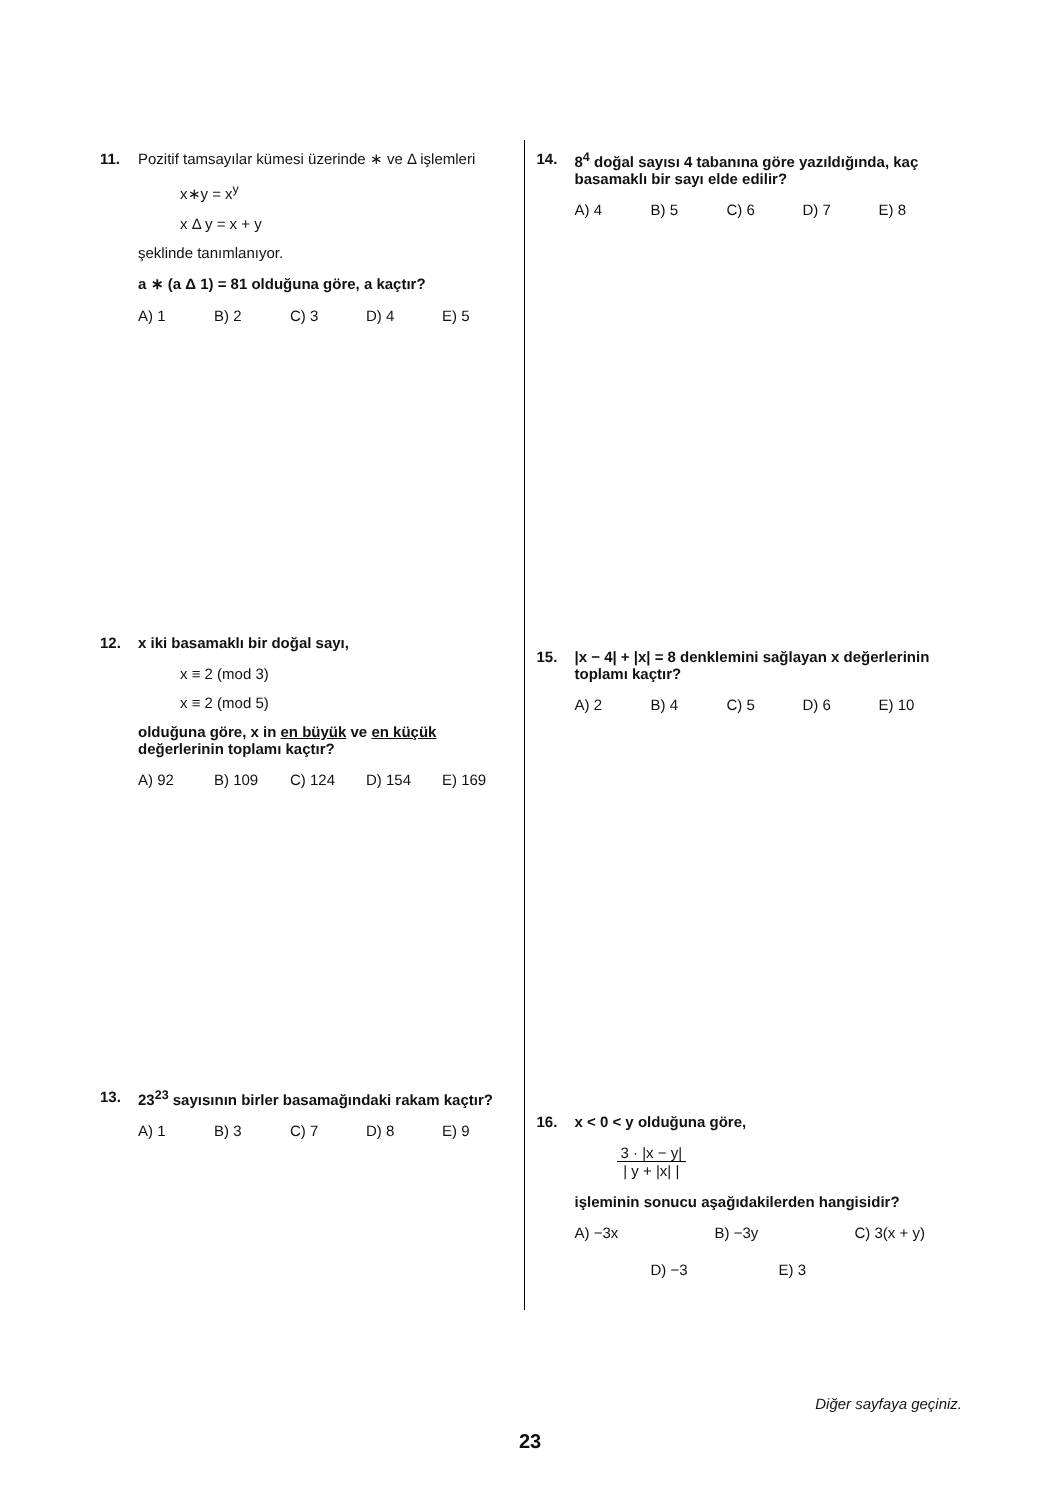11. Pozitif tamsayılar kümesi üzerinde ∗ ve Δ işlemleri
x∗y = x<sup>y</sup>
x Δ y = x + y
şeklinde tanımlanıyor.
a ∗ (a Δ 1) = 81 olduğuna göre, a kaçtır?
A) 1 B) 2 C) 3 D) 4 E) 5
12. x iki basamaklı bir doğal sayı,
x ≡ 2 (mod 3)
x ≡ 2 (mod 5)
olduğuna göre, x in en büyük ve en küçük değerlerinin toplamı kaçtır?
A) 92 B) 109 C) 124 D) 154 E) 169
13. 23<sup>23</sup> sayısının birler basamağındaki rakam kaçtır?
A) 1 B) 3 C) 7 D) 8 E) 9
14. 8<sup>4</sup> doğal sayısı 4 tabanına göre yazıldığında, kaç basamaklı bir sayı elde edilir?
A) 4 B) 5 C) 6 D) 7 E) 8
15. |x − 4| + |x| = 8 denklemini sağlayan x değerlerinin toplamı kaçtır?
A) 2 B) 4 C) 5 D) 6 E) 10
16. x < 0 < y olduğuna göre,
3 · |x − y|
| y + |x| |
işleminin sonucu aşağıdakilerden hangisidir?
A) −3x B) −3y C) 3(x + y)
D) −3 E) 3
Diğer sayfaya geçiniz.
23